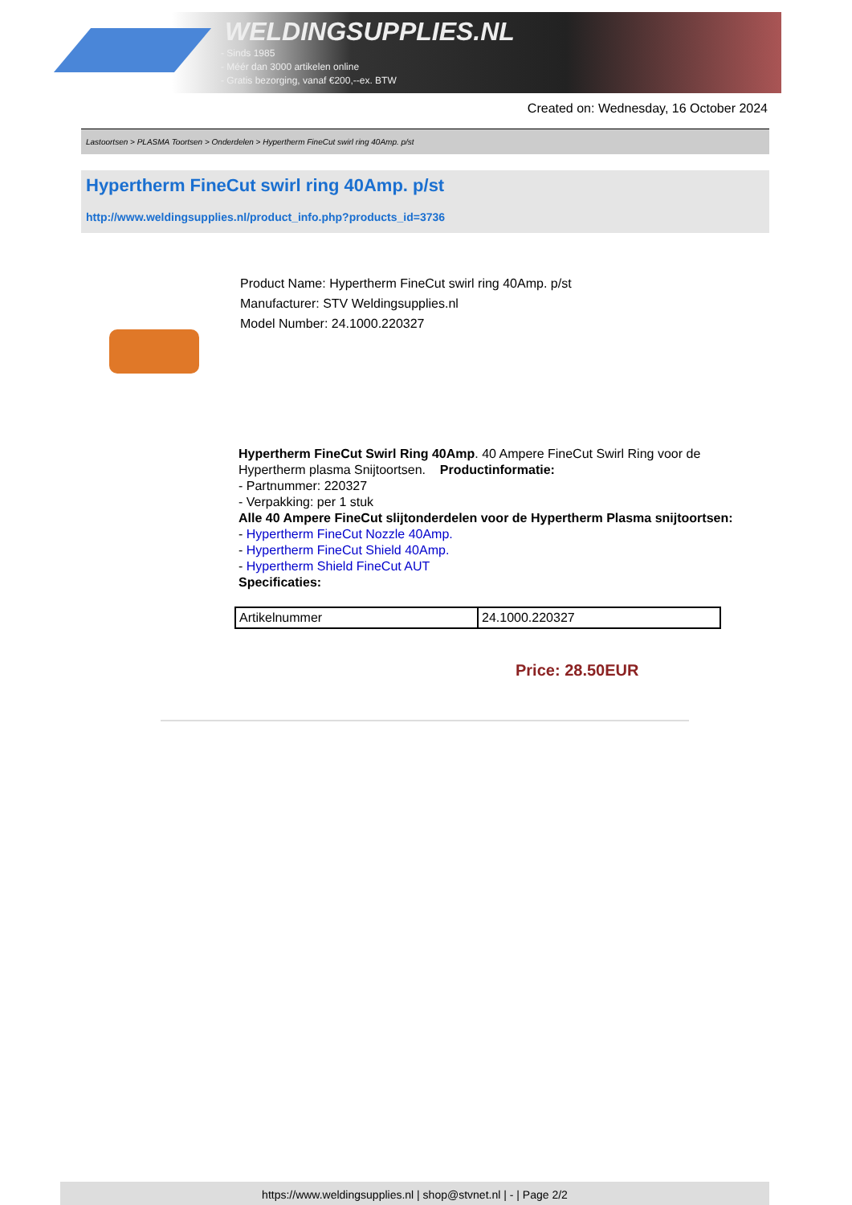WELDINGSUPPLIES.NL
- Sinds 1985
- Méér dan 3000 artikelen online
- Gratis bezorging, vanaf €200,--ex. BTW
Created on: Wednesday, 16 October 2024
Lastoortsen > PLASMA Toortsen > Onderdelen > Hypertherm FineCut swirl ring 40Amp. p/st
Hypertherm FineCut swirl ring 40Amp. p/st
http://www.weldingsupplies.nl/product_info.php?products_id=3736
Product Name: Hypertherm FineCut swirl ring 40Amp. p/st
Manufacturer: STV Weldingsupplies.nl
Model Number: 24.1000.220327
Hypertherm FineCut Swirl Ring 40Amp. 40 Ampere FineCut Swirl Ring voor de Hypertherm plasma Snijtoortsen. Productinformatie:
- Partnummer: 220327
- Verpakking: per 1 stuk
Alle 40 Ampere FineCut slijtonderdelen voor de Hypertherm Plasma snijtoortsen:
- Hypertherm FineCut Nozzle 40Amp.
- Hypertherm FineCut Shield 40Amp.
- Hypertherm Shield FineCut AUT
Specificaties:
| Artikelnummer | 24.1000.220327 |
Price: 28.50EUR
https://www.weldingsupplies.nl | shop@stvnet.nl | - | Page 2/2